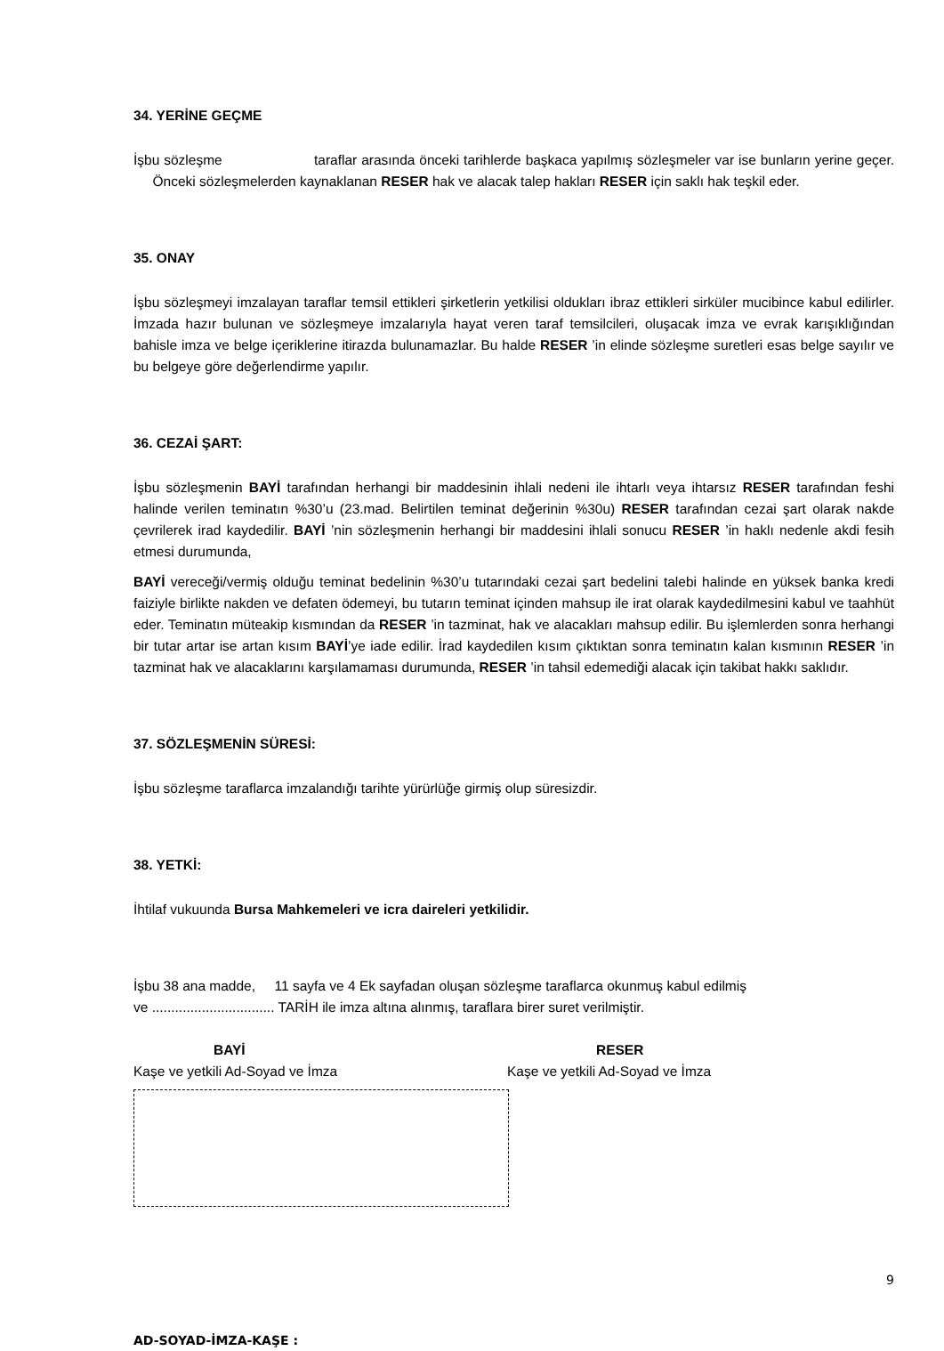34. YERİNE GEÇME
İşbu sözleşme taraflar arasında önceki tarihlerde başkaca yapılmış sözleşmeler var ise bunların yerine geçer. Önceki sözleşmelerden kaynaklanan RESER hak ve alacak talep hakları RESER için saklı hak teşkil eder.
35. ONAY
İşbu sözleşmeyi imzalayan taraflar temsil ettikleri şirketlerin yetkilisi oldukları ibraz ettikleri sirküler mucibince kabul edilirler. İmzada hazır bulunan ve sözleşmeye imzalarıyla hayat veren taraf temsilcileri, oluşacak imza ve evrak karışıklığından bahisle imza ve belge içeriklerine itirazda bulunamazlar. Bu halde RESER ’in elinde sözleşme suretleri esas belge sayılır ve bu belgeye göre değerlendirme yapılır.
36. CEZAİ ŞART:
İşbu sözleşmenin BAYİ tarafından herhangi bir maddesinin ihlali nedeni ile ihtarlı veya ihtarsız RESER tarafından feshi halinde verilen teminatın %30’u (23.mad. Belirtilen teminat değerinin %30u) RESER tarafından cezai şart olarak nakde çevrilerek irad kaydedilir. BAYİ ’nin sözleşmenin herhangi bir maddesini ihlali sonucu RESER ’in haklı nedenle akdi fesih etmesi durumunda,
BAYİ vereceği/vermiş olduğu teminat bedelinin %30’u tutarındaki cezai şart bedelini talebi halinde en yüksek banka kredi faiziyle birlikte nakden ve defaten ödemeyi, bu tutarın teminat içinden mahsup ile irat olarak kaydedilmesini kabul ve taahhüt eder. Teminatın müteakip kısmından da RESER ’in tazminat, hak ve alacakları mahsup edilir. Bu işlemlerden sonra herhangi bir tutar artar ise artan kısım BAYİ’ye iade edilir. İrad kaydedilen kısım çıktıktan sonra teminatın kalan kısmının RESER ’in tazminat hak ve alacaklarını karşılamaması durumunda, RESER ’in tahsil edemediği alacak için takibat hakkı saklıdır.
37. SÖZLEŞMENİN SÜRESİ:
İşbu sözleşme taraflarca imzalandığı tarihte yürürlüğe girmiş olup süresizdir.
38. YETKİ:
İhtilaf vukuunda Bursa Mahkemeleri ve icra daireleri yetkilidir.
İşbu 38 ana madde, 11 sayfa ve 4 Ek sayfadan oluşan sözleşme taraflarca okunmuş kabul edilmiş
ve ................................ TARİH ile imza altına alınmış, taraflara birer suret verilmiştir.
BAYİ
Kaşe ve yetkili Ad-Soyad ve İmza
RESER
Kaşe ve yetkili Ad-Soyad ve İmza
9
AD-SOYAD-İMZA-KAŞE :